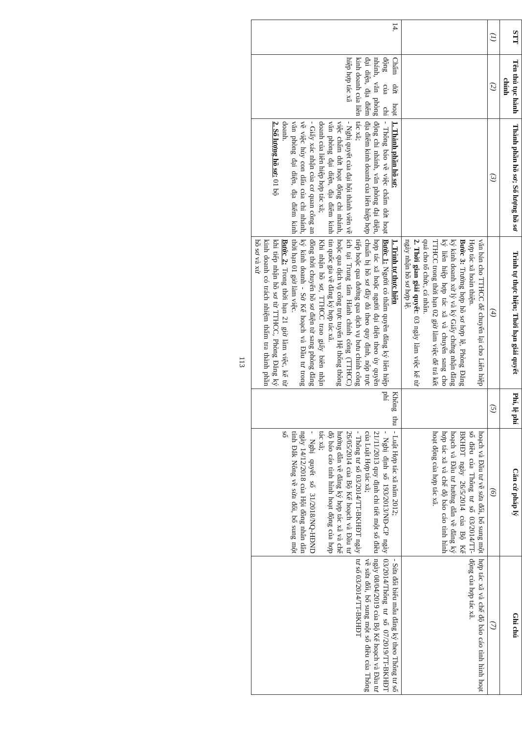| STT | Tên thủ tục hành chính | Thành phần hồ sơ; Số lượng hồ sơ | Trình tự thực hiện; Thời hạn giải quyết | Phí, lệ phí | Căn cứ pháp lý | Ghi chú |
| --- | --- | --- | --- | --- | --- | --- |
| (1) | (2) | (3) | (4) | (5) | (6) | (7) |
| | | | văn bản cho TTHCC để chuyển lại cho Liên hiệp Hợp tác xã hoàn thiện. Bước 3: Trường hợp hồ sơ hợp lệ, Phòng Đăng ký kinh doanh xử lý và ký Giấy chứng nhận đăng ký liên hiệp hợp tác xã và chuyển sang cho TTHCC trong thời hạn 02 giờ làm việc để trả kết quả cho tổ chức, cá nhân. 2. Thời gian giải quyết : 03 ngày làm việc kể từ ngày nhận hồ sơ hợp lệ. | | hoạch và Đầu tư về sửa đổi, bổ sung một số điều của Thông tư số 03/2014/TT-BKHĐT ngày 26/5/2014 của Bộ Kế hoạch và Đầu tư hướng dẫn về đăng ký hợp tác xã và chế độ báo cáo tình hình hoạt động của hợp tác xã. | hợp tác xã và chế độ báo cáo tình hình hoạt động của hợp tác xã. |
| 14. | Chấm dứt hoạt động của chi nhánh, văn phòng đại diện, địa điểm kinh doanh của liên hiệp hợp tác xã | 1. Thành phần hồ sơ: - Thông báo về việc chấm dứt hoạt động chi nhánh, văn phòng đại diện, địa điểm kinh doanh của liên hiệp hợp tác xã; - Nghị quyết của đại hội thành viên về việc chấm dứt hoạt động chi nhánh, văn phòng đại diện, địa điểm kinh doanh của liên hiệp hợp tác xã; - Giấy xác nhận của cơ quan công an về việc hủy con dấu của chi nhánh, văn phòng đại diện, địa điểm kinh doanh. 2. Số lượng hồ sơ: 01 bộ | 1. Trình tự thực hiện Bước 1: Người có thẩm quyền đăng ký liên hiệp hợp tác xã hoặc người đại diện theo ủy quyền chuẩn bị hồ sơ đầy đủ theo quy định, nộp trực tiếp hoặc qua đường qua dịch vụ bưu chính công ích tại Trung tâm Hành chính công (TTHCC) hoặc qua dịch vụ công trực tuyến Hệ thống thông tin quốc gia về đăng ký hợp tác xã. Khi nhận hồ sơ, TTHCC trao giấy biên nhận đồng thời chuyển hồ sơ điện tử sang phòng đăng ký kinh doanh - Sở Kế hoạch và Đầu tư trong thời hạn 01 giờ làm việc. Bước 2: Trong thời hạn 21 giờ làm việc, kể từ khi tiếp nhận hồ sơ từ TTHCC, Phòng Đăng ký kinh doanh có trách nhiệm thẩm tra thành phần hồ sơ và xử | Không thu phí | - Luật Hợp tác xã năm 2012; - Nghị định số 193/2013/NĐ-CP ngày 21/11/2013 quy định chi tiết một số điều của Luật Hợp tác xã; - Thông tư số 03/2014/TT-BKHĐT ngày 26/05/2014 của Bộ Kế hoạch và Đầu tư hướng dẫn về đăng ký hợp tác xã và chế độ báo cáo tình hình hoạt động của hợp tác xã; - Nghị quyết số 31/2018/NQ-HĐND ngày 14/12/2018 của Hội đồng nhân dân tỉnh Đắk Nông về sửa đổi, bổ sung một số | - Sửa đổi biểu mẫu đăng ký theo Thông tư số 03/2014/Thông tư số 07/2019/TT-BKHĐT ngày 08/04/2019 của Bộ Kế hoạch và Đầu tư về sửa đổi, bổ sung một số điều của Thông tư số 03/2014/TT-BKHĐT |
113